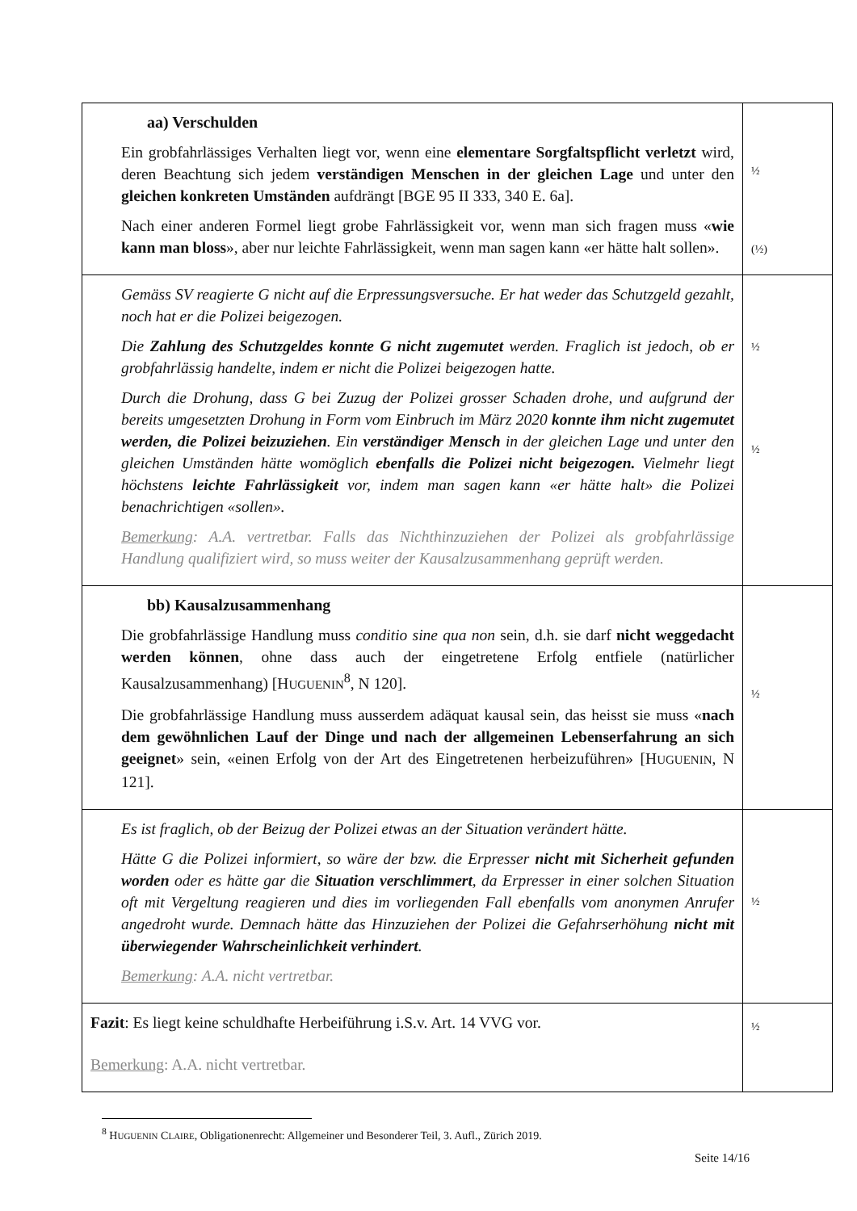| aa) Verschulden Ein grobfahrlässiges Verhalten liegt vor, wenn eine elementare Sorgfaltspflicht verletzt wird, deren Beachtung sich jedem verständigen Menschen in der gleichen Lage und unter den gleichen konkreten Umständen aufdrängt [BGE 95 II 333, 340 E. 6a]. Nach einer anderen Formel liegt grobe Fahrlässigkeit vor, wenn man sich fragen muss « wie kann man bloss », aber nur leichte Fahrlässigkeit, wenn man sagen kann «er hätte halt sollen». | ½ (½) |
| Gemäss SV reagierte G nicht auf die Erpressungsversuche. Er hat weder das Schutzgeld gezahlt, noch hat er die Polizei beigezogen. Die Zahlung des Schutzgeldes konnte G nicht zugemutet werden. Fraglich ist jedoch, ob er grobfahrlässig handelte, indem er nicht die Polizei beigezogen hatte. Durch die Drohung, dass G bei Zuzug der Polizei grosser Schaden drohe, und aufgrund der bereits umgesetzten Drohung in Form vom Einbruch im März 2020 konnte ihm nicht zugemutet werden, die Polizei beizuziehen . Ein verständiger Mensch in der gleichen Lage und unter den gleichen Umständen hätte womöglich ebenfalls die Polizei nicht beigezogen. Vielmehr liegt höchstens leichte Fahrlässigkeit vor, indem man sagen kann «er hätte halt» die Polizei benachrichtigen «sollen». Bemerkung : A.A. vertretbar. Falls das Nichthinzuziehen der Polizei als grobfahrlässige Handlung qualifiziert wird, so muss weiter der Kausalzusammenhang geprüft werden. | ½ ½ |
| bb) Kausalzusammenhang Die grobfahrlässige Handlung muss conditio sine qua non sein, d.h. sie darf nicht weggedacht werden können , ohne dass auch der eingetretene Erfolg entfiele (natürlicher Kausalzusammenhang) [H UGUENIN<sup>8</sup>, N 120]. Die grobfahrlässige Handlung muss ausserdem adäquat kausal sein, das heisst sie muss « nach dem gewöhnlichen Lauf der Dinge und nach der allgemeinen Lebenserfahrung an sich geeignet » sein, «einen Erfolg von der Art des Eingetretenen herbeizuführen» [H UGUENIN , N 121]. | ½ |
| Es ist fraglich, ob der Beizug der Polizei etwas an der Situation verändert hätte. Hätte G die Polizei informiert, so wäre der bzw. die Erpresser nicht mit Sicherheit gefunden worden oder es hätte gar die Situation verschlimmert , da Erpresser in einer solchen Situation oft mit Vergeltung reagieren und dies im vorliegenden Fall ebenfalls vom anonymen Anrufer angedroht wurde. Demnach hätte das Hinzuziehen der Polizei die Gefahrserhöhung nicht mit überwiegender Wahrscheinlichkeit verhindert . Bemerkung : A.A. nicht vertretbar. | ½ |
| Fazit : Es liegt keine schuldhafte Herbeiführung i.S.v. Art. 14 VVG vor. Bemerkung : A.A. nicht vertretbar. | ½ |
<sup>8</sup> HUGUENIN CLAIRE, Obligationenrecht: Allgemeiner und Besonderer Teil, 3. Aufl., Zürich 2019.
Seite 14/16